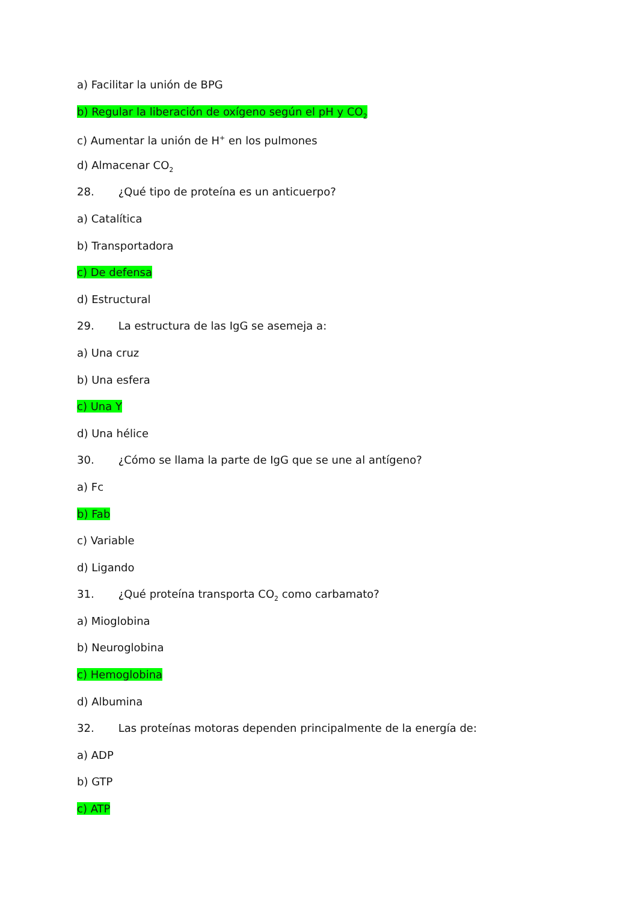a) Facilitar la unión de BPG
b) Regular la liberación de oxígeno según el pH y CO<sub>2</sub>
c) Aumentar la unión de H<sup>+</sup> en los pulmones
d) Almacenar CO<sub>2</sub>
28. ¿Qué tipo de proteína es un anticuerpo?
a) Catalítica
b) Transportadora
c) De defensa
d) Estructural
29. La estructura de las IgG se asemeja a:
a) Una cruz
b) Una esfera
c) Una Y
d) Una hélice
30. ¿Cómo se llama la parte de IgG que se une al antígeno?
a) Fc
b) Fab
c) Variable
d) Ligando
31. ¿Qué proteína transporta CO<sub>2</sub> como carbamato?
a) Mioglobina
b) Neuroglobina
c) Hemoglobina
d) Albumina
32. Las proteínas motoras dependen principalmente de la energía de:
a) ADP
b) GTP
c) ATP